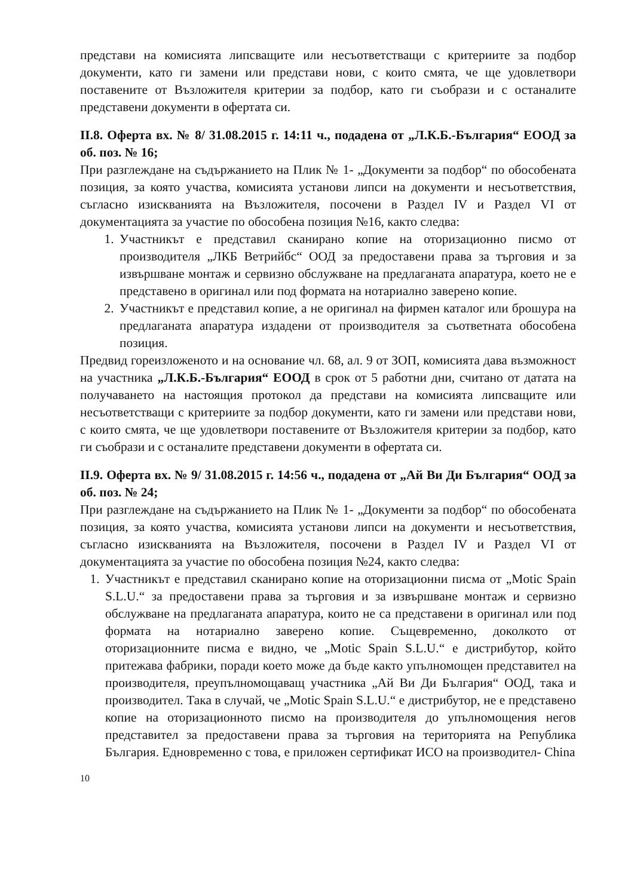представи на комисията липсващите или несъответстващи с критериите за подбор документи, като ги замени или представи нови, с които смята, че ще удовлетвори поставените от Възложителя критерии за подбор, като ги съобрази и с останалите представени документи в офертата си.
II.8. Оферта вх. № 8/ 31.08.2015 г. 14:11 ч., подадена от „Л.К.Б.-България“ ЕООД за об. поз. № 16;
При разглеждане на съдържанието на Плик № 1- „Документи за подбор“ по обособената позиция, за която участва, комисията установи липси на документи и несъответствия, съгласно изискванията на Възложителя, посочени в Раздел IV и Раздел VI от документацията за участие по обособена позиция №16, както следва:
1. Участникът е представил сканирано копие на оторизационно писмо от производителя „ЛКБ Ветрийбс“ ООД за предоставени права за търговия и за извършване монтаж и сервизно обслужване на предлаганата апаратура, което не е представено в оригинал или под формата на нотариално заверено копие.
2. Участникът е представил копие, а не оригинал на фирмен каталог или брошура на предлаганата апаратура издадени от производителя за съответната обособена позиция.
Предвид гореизложеното и на основание чл. 68, ал. 9 от ЗОП, комисията дава възможност на участника „Л.К.Б.-България“ ЕООД в срок от 5 работни дни, считано от датата на получаването на настоящия протокол да представи на комисията липсващите или несъответстващи с критериите за подбор документи, като ги замени или представи нови, с които смята, че ще удовлетвори поставените от Възложителя критерии за подбор, като ги съобрази и с останалите представени документи в офертата си.
II.9. Оферта вх. № 9/ 31.08.2015 г. 14:56 ч., подадена от „Ай Ви Ди България“ ООД за об. поз. № 24;
При разглеждане на съдържанието на Плик № 1- „Документи за подбор“ по обособената позиция, за която участва, комисията установи липси на документи и несъответствия, съгласно изискванията на Възложителя, посочени в Раздел IV и Раздел VI от документацията за участие по обособена позиция №24, както следва:
1. Участникът е представил сканирано копие на оторизационни писма от „Motic Spain S.L.U.“ за предоставени права за търговия и за извършване монтаж и сервизно обслужване на предлаганата апаратура, които не са представени в оригинал или под формата на нотариално заверено копие. Същевременно, доколкото от оторизационните писма е видно, че „Motic Spain S.L.U.“ е дистрибутор, който притежава фабрики, поради което може да бъде както упълномощен представител на производителя, преупълномощаващ участника „Ай Ви Ди България“ ООД, така и производител. Така в случай, че „Motic Spain S.L.U.“ е дистрибутор, не е представено копие на оторизационното писмо на производителя до упълномощения негов представител за предоставени права за търговия на територията на Република България. Едновременно с това, е приложен сертификат ИСО на производител- China
10